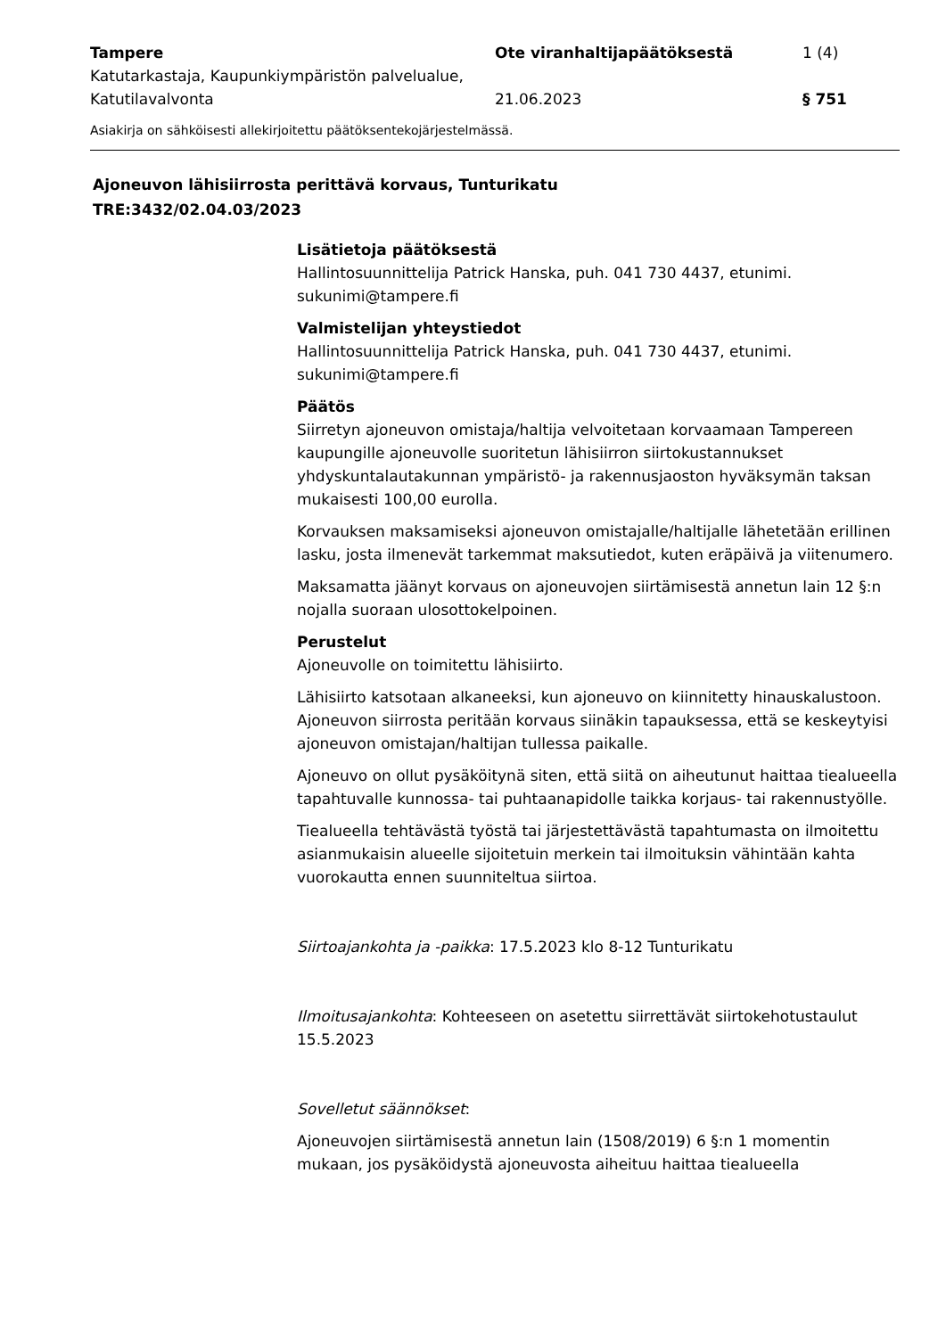Tampere
Katutarkastaja, Kaupunkiympäristön palvelualue, Katutilavalvonta
Ote viranhaltijapäätöksestä
21.06.2023
1 (4)
§ 751
Asiakirja on sähköisesti allekirjoitettu päätöksentekojärjestelmässä.
Ajoneuvon lähisiirrosta perittävä korvaus, Tunturikatu
TRE:3432/02.04.03/2023
Lisätietoja päätöksestä
Hallintosuunnittelija Patrick Hanska, puh. 041 730 4437, etunimi. sukunimi@tampere.fi
Valmistelijan yhteystiedot
Hallintosuunnittelija Patrick Hanska, puh. 041 730 4437, etunimi. sukunimi@tampere.fi
Päätös
Siirretyn ajoneuvon omistaja/haltija velvoitetaan korvaamaan Tampereen kaupungille ajoneuvolle suoritetun lähisiirron siirtokustannukset yhdyskuntalautakunnan ympäristö- ja rakennusjaoston hyväksymän taksan mukaisesti 100,00 eurolla.
Korvauksen maksamiseksi ajoneuvon omistajalle/haltijalle lähetetään erillinen lasku, josta ilmenevät tarkemmat maksutiedot, kuten eräpäivä ja viitenumero.
Maksamatta jäänyt korvaus on ajoneuvojen siirtämisestä annetun lain 12 §:n nojalla suoraan ulosottokelpoinen.
Perustelut
Ajoneuvolle on toimitettu lähisiirto.
Lähisiirto katsotaan alkaneeksi, kun ajoneuvo on kiinnitetty hinauskalustoon. Ajoneuvon siirrosta peritään korvaus siinäkin tapauksessa, että se keskeytyisi ajoneuvon omistajan/haltijan tullessa paikalle.
Ajoneuvo on ollut pysäköitynä siten, että siitä on aiheutunut haittaa tiealueella tapahtuvalle kunnossa- tai puhtaanapidolle taikka korjaus- tai rakennustyölle.
Tiealueella tehtävästä työstä tai järjestettävästä tapahtumasta on ilmoitettu asianmukaisin alueelle sijoitetuin merkein tai ilmoituksin vähintään kahta vuorokautta ennen suunniteltua siirtoa.
Siirtoajankohta ja -paikka: 17.5.2023 klo 8-12 Tunturikatu
Ilmoitusajankohta: Kohteeseen on asetettu siirrettävät siirtokehotustaulut 15.5.2023
Sovelletut säännökset:
Ajoneuvojen siirtämisestä annetun lain (1508/2019) 6 §:n 1 momentin mukaan, jos pysäköidystä ajoneuvosta aiheituu haittaa tiealueella